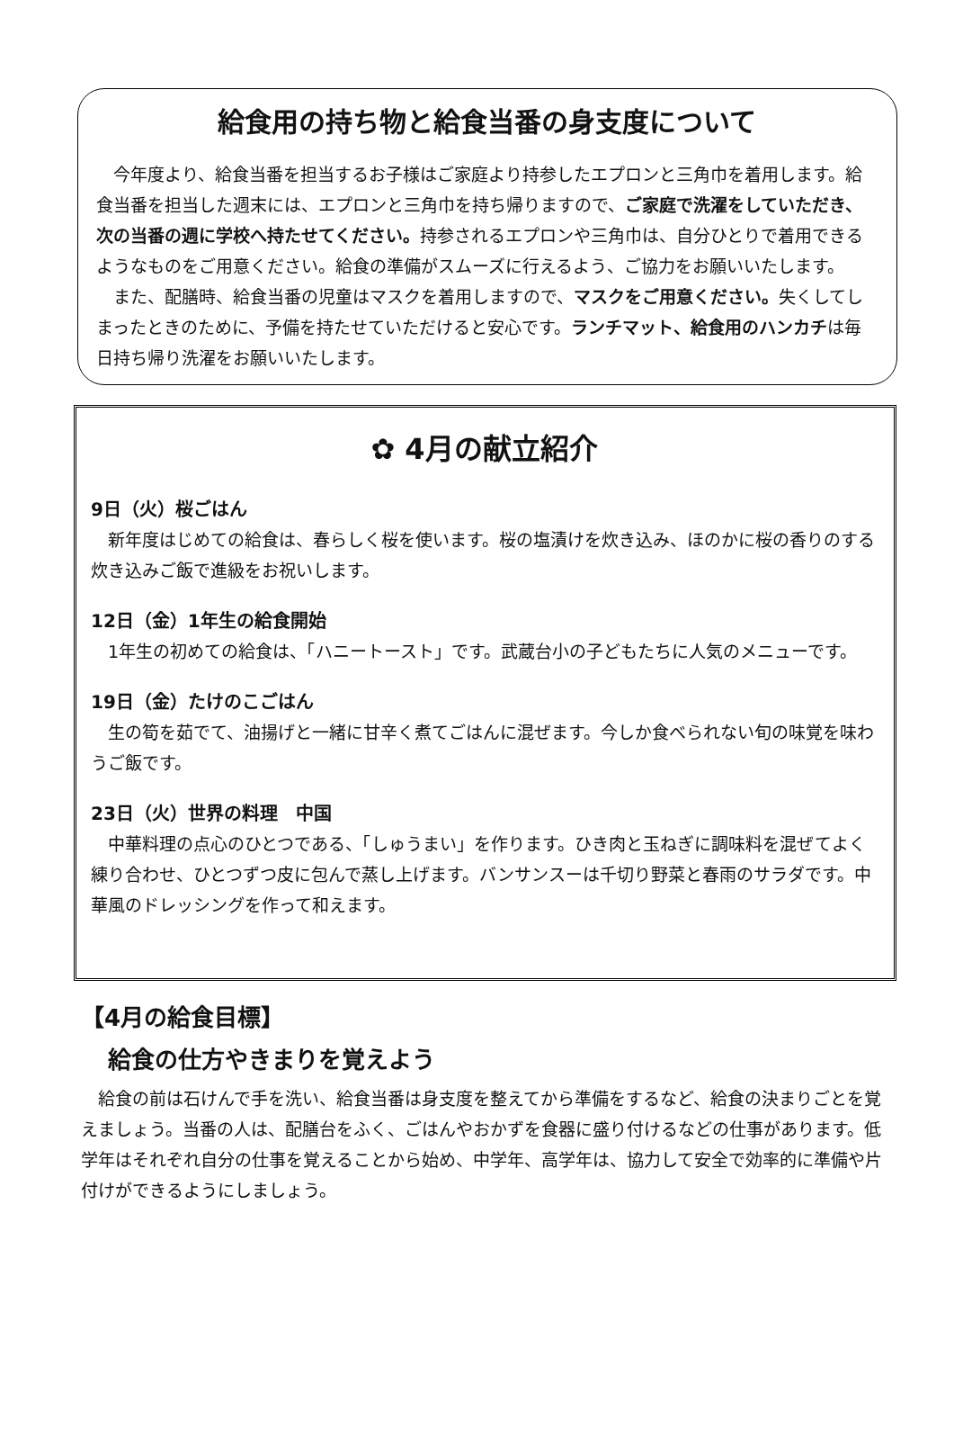給食用の持ち物と給食当番の身支度について
今年度より、給食当番を担当するお子様はご家庭より持参したエプロンと三角巾を着用します。給食当番を担当した週末には、エプロンと三角巾を持ち帰りますので、ご家庭で洗濯をしていただき、次の当番の週に学校へ持たせてください。持参されるエプロンや三角巾は、自分ひとりで着用できるようなものをご用意ください。給食の準備がスムーズに行えるよう、ご協力をお願いいたします。
また、配膳時、給食当番の児童はマスクを着用しますので、マスクをご用意ください。失くしてしまったときのために、予備を持たせていただけると安心です。ランチマット、給食用のハンカチは毎日持ち帰り洗濯をお願いいたします。
✿ 4月の献立紹介
9日（火）桜ごはん
新年度はじめての給食は、春らしく桜を使います。桜の塩漬けを炊き込み、ほのかに桜の香りのする炊き込みご飯で進級をお祝いします。
12日（金）1年生の給食開始
1年生の初めての給食は、「ハニートースト」です。武蔵台小の子どもたちに人気のメニューです。
19日（金）たけのこごはん
生の筍を茹でて、油揚げと一緒に甘辛く煮てごはんに混ぜます。今しか食べられない旬の味覚を味わうご飯です。
23日（火）世界の料理　中国
中華料理の点心のひとつである、「しゅうまい」を作ります。ひき肉と玉ねぎに調味料を混ぜてよく練り合わせ、ひとつずつ皮に包んで蒸し上げます。バンサンスーは千切り野菜と春雨のサラダです。中華風のドレッシングを作って和えます。
【4月の給食目標】
給食の仕方やきまりを覚えよう
給食の前は石けんで手を洗い、給食当番は身支度を整えてから準備をするなど、給食の決まりごとを覚えましょう。当番の人は、配膳台をふく、ごはんやおかずを食器に盛り付けるなどの仕事があります。低学年はそれぞれ自分の仕事を覚えることから始め、中学年、高学年は、協力して安全で効率的に準備や片付けができるようにしましょう。